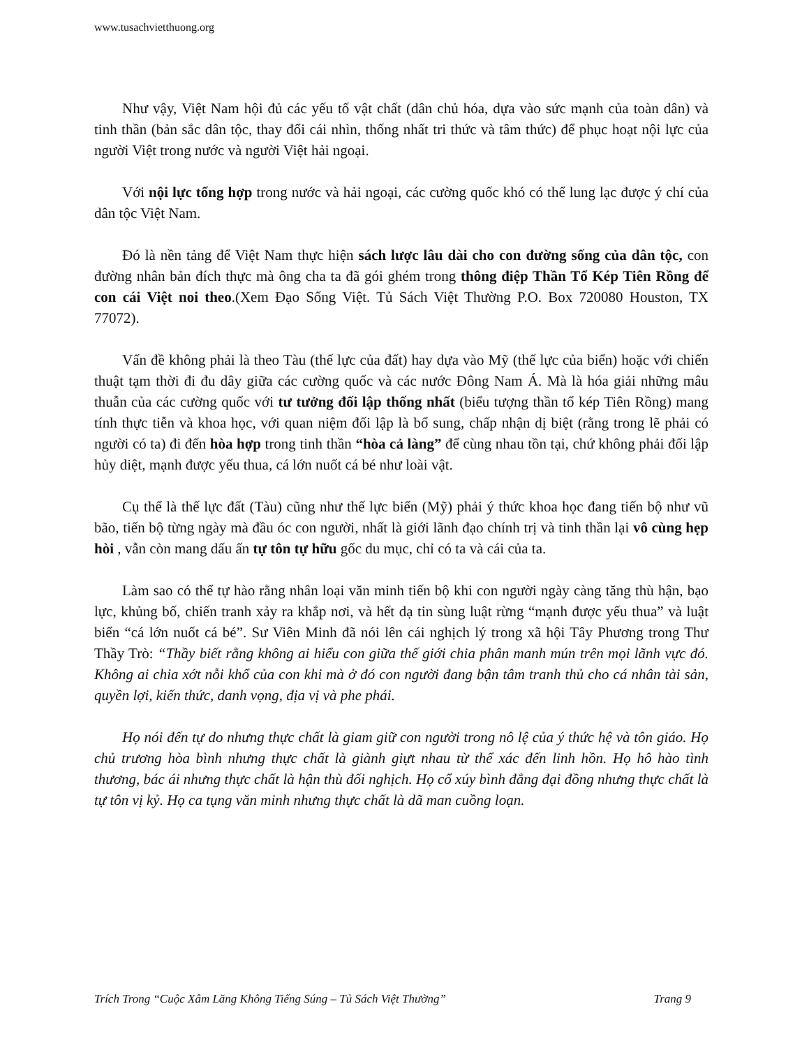www.tusachvietthuong.org
Như vậy, Việt Nam hội đủ các yếu tố vật chất (dân chủ hóa, dựa vào sức mạnh của toàn dân) và tinh thần (bản sắc dân tộc, thay đổi cái nhìn, thống nhất tri thức và tâm thức) để phục hoạt nội lực của người Việt trong nước và người Việt hải ngoại.
Với nội lực tổng hợp trong nước và hải ngoại, các cường quốc khó có thể lung lạc được ý chí của dân tộc Việt Nam.
Đó là nền tảng để Việt Nam thực hiện sách lược lâu dài cho con đường sống của dân tộc, con đường nhân bản đích thực mà ông cha ta đã gói ghém trong thông điệp Thần Tổ Kép Tiên Rồng để con cái Việt noi theo.(Xem Đạo Sống Việt. Tủ Sách Việt Thường P.O. Box 720080 Houston, TX 77072).
Vấn đề không phải là theo Tàu (thế lực của đất) hay dựa vào Mỹ (thế lực của biển) hoặc với chiến thuật tạm thời đi đu dây giữa các cường quốc và các nước Đông Nam Á. Mà là hóa giải những mâu thuẫn của các cường quốc với tư tưởng đối lập thống nhất (biểu tượng thần tổ kép Tiên Rồng) mang tính thực tiễn và khoa học, với quan niệm đối lập là bổ sung, chấp nhận dị biệt (rằng trong lẽ phải có người có ta) đi đến hòa hợp trong tinh thần “hòa cả làng” để cùng nhau tồn tại, chứ không phải đối lập hủy diệt, mạnh được yếu thua, cá lớn nuốt cá bé như loài vật.
Cụ thể là thế lực đất (Tàu) cũng như thế lực biển (Mỹ) phải ý thức khoa học đang tiến bộ như vũ bão, tiến bộ từng ngày mà đầu óc con người, nhất là giới lãnh đạo chính trị và tinh thần lại vô cùng hẹp hòi , vẫn còn mang dấu ấn tự tôn tự hữu gốc du mục, chỉ có ta và cái của ta.
Làm sao có thể tự hào rằng nhân loại văn minh tiến bộ khi con người ngày càng tăng thù hận, bạo lực, khủng bố, chiến tranh xảy ra khắp nơi, và hết dạ tin sùng luật rừng “mạnh được yếu thua” và luật biển “cá lớn nuốt cá bé”. Sư Viên Minh đã nói lên cái nghịch lý trong xã hội Tây Phương trong Thư Thầy Trò: “Thầy biết rằng không ai hiểu con giữa thế giới chia phân manh mún trên mọi lãnh vực đó. Không ai chia xớt nỗi khổ của con khi mà ở đó con người đang bận tâm tranh thủ cho cá nhân tài sản, quyền lợi, kiến thức, danh vọng, địa vị và phe phái.
Họ nói đến tự do nhưng thực chất là giam giữ con người trong nô lệ của ý thức hệ và tôn giáo. Họ chủ trương hòa bình nhưng thực chất là giành giựt nhau từ thể xác đến linh hồn. Họ hô hào tình thương, bác ái nhưng thực chất là hận thù đối nghịch. Họ cổ xúy bình đẳng đại đồng nhưng thực chất là tự tôn vị kỷ. Họ ca tụng văn minh nhưng thực chất là dã man cuồng loạn.
Trích Trong “Cuộc Xâm Lăng Không Tiếng Súng – Tủ Sách Việt Thường” Trang 9